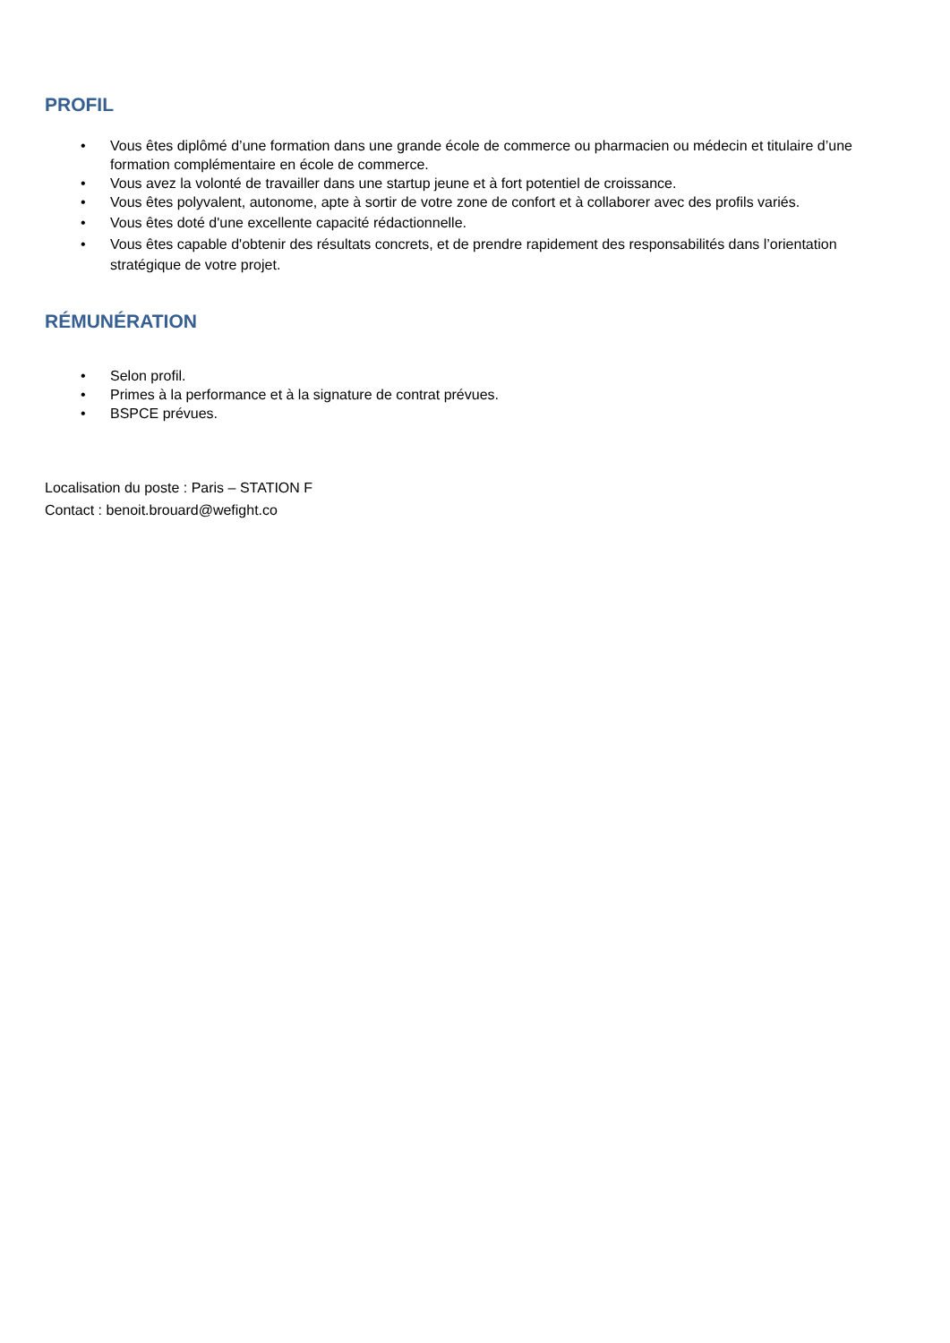PROFIL
• Vous êtes diplômé d’une formation dans une grande école de commerce ou pharmacien ou médecin et titulaire d’une formation complémentaire en école de commerce.
• Vous avez la volonté de travailler dans une startup jeune et à fort potentiel de croissance.
• Vous êtes polyvalent, autonome, apte à sortir de votre zone de confort et à collaborer avec des profils variés.
• Vous êtes doté d'une excellente capacité rédactionnelle.
• Vous êtes capable d'obtenir des résultats concrets, et de prendre rapidement des responsabilités dans l’orientation stratégique de votre projet.
RÉMUNÉRATION
• Selon profil.
• Primes à la performance et à la signature de contrat prévues.
• BSPCE prévues.
Localisation du poste : Paris – STATION F
Contact : benoit.brouard@wefight.co